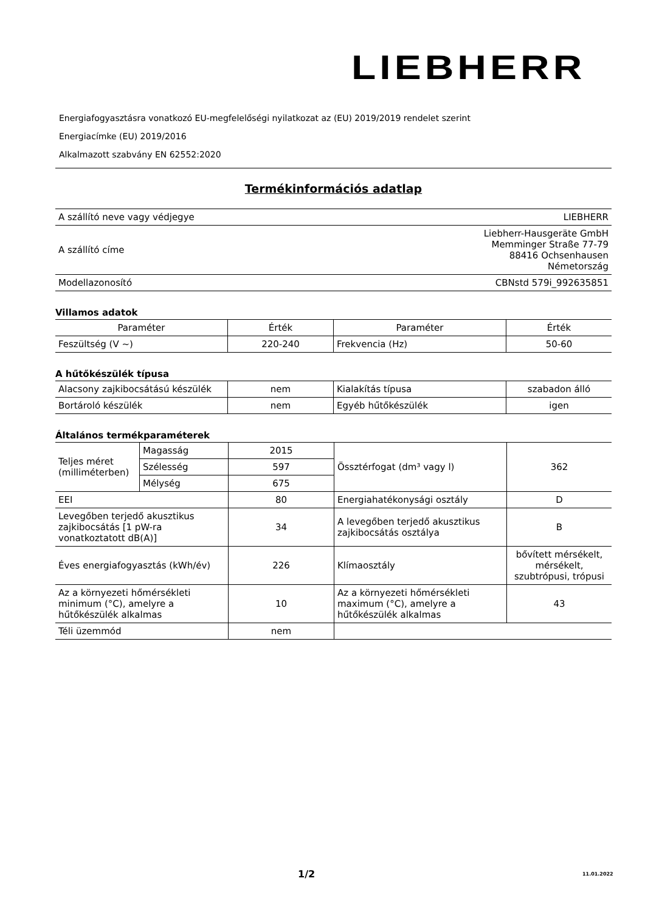LIEBHERR
Energiafogyasztásra vonatkozó EU-megfelelőségi nyilatkozat az (EU) 2019/2019 rendelet szerint
Energiacímke (EU) 2019/2016
Alkalmazott szabvány EN 62552:2020
Termékinformációs adatlap
| A szállító neve vagy védjegye | LIEBHERR |
| A szállító címe | Liebherr-Hausgeräte GmbH Memminger Straße 77-79 88416 Ochsenhausen Németország |
| Modellazonosító | CBNstd 579i_992635851 |
Villamos adatok
| Paraméter | Érték | Paraméter | Érték |
| --- | --- | --- | --- |
| Feszültség (V ~) | 220-240 | Frekvencia (Hz) | 50-60 |
A hűtőkészülék típusa
| Alacsony zajkibocsátású készülék | nem | Kialakítás típusa | szabadon álló |
| Bortároló készülék | nem | Egyéb hűtőkészülék | igen |
Általános termékparaméterek
| Teljes méret (milliméterben) | Magasság | 2015 | Össztérfogat (dm³ vagy l) | 362 |
| | Szélesség | 597 | | |
| | Mélység | 675 | | |
| EEI | | 80 | Energiahatékonysági osztály | D |
| Levegőben terjedő akusztikus zajkibocsátás [1 pW-ra vonatkoztatott dB(A)] | | 34 | A levegőben terjedő akusztikus zajkibocsátás osztálya | B |
| Éves energiafogyasztás (kWh/év) | | 226 | Klímaosztály | bővített mérsékelt, mérsékelt, szubtrópusi, trópusi |
| Az a környezeti hőmérsékleti minimum (°C), amelyre a hűtőkészülék alkalmas | | 10 | Az a környezeti hőmérsékleti maximum (°C), amelyre a hűtőkészülék alkalmas | 43 |
| Téli üzemmód | | nem | | |
1/2 11.01.2022